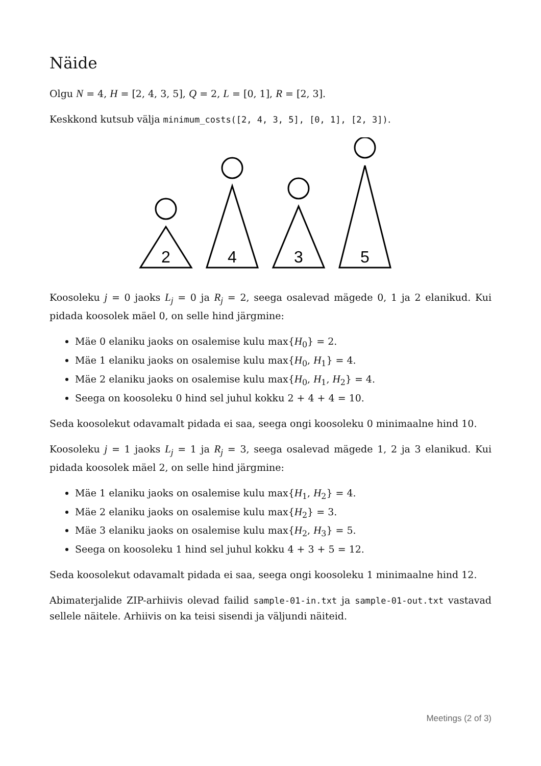Näide
Olgu N = 4, H = [2, 4, 3, 5], Q = 2, L = [0, 1], R = [2, 3].
Keskkond kutsub välja minimum_costs([2, 4, 3, 5], [0, 1], [2, 3]).
2
4
3
5
Koosoleku j = 0 jaoks L<sub>j</sub> = 0 ja R<sub>j</sub> = 2, seega osalevad mägede 0, 1 ja 2 elanikud. Kui pidada koosolek mäel 0, on selle hind järgmine:
Mäe 0 elaniku jaoks on osalemise kulu max{H<sub>0</sub>} = 2.
Mäe 1 elaniku jaoks on osalemise kulu max{H<sub>0</sub>, H<sub>1</sub>} = 4.
Mäe 2 elaniku jaoks on osalemise kulu max{H<sub>0</sub>, H<sub>1</sub>, H<sub>2</sub>} = 4.
Seega on koosoleku 0 hind sel juhul kokku 2 + 4 + 4 = 10.
Seda koosolekut odavamalt pidada ei saa, seega ongi koosoleku 0 minimaalne hind 10.
Koosoleku j = 1 jaoks L<sub>j</sub> = 1 ja R<sub>j</sub> = 3, seega osalevad mägede 1, 2 ja 3 elanikud. Kui pidada koosolek mäel 2, on selle hind järgmine:
Mäe 1 elaniku jaoks on osalemise kulu max{H<sub>1</sub>, H<sub>2</sub>} = 4.
Mäe 2 elaniku jaoks on osalemise kulu max{H<sub>2</sub>} = 3.
Mäe 3 elaniku jaoks on osalemise kulu max{H<sub>2</sub>, H<sub>3</sub>} = 5.
Seega on koosoleku 1 hind sel juhul kokku 4 + 3 + 5 = 12.
Seda koosolekut odavamalt pidada ei saa, seega ongi koosoleku 1 minimaalne hind 12.
Abimaterjalide ZIP-arhiivis olevad failid sample-01-in.txt ja sample-01-out.txt vastavad sellele näitele. Arhiivis on ka teisi sisendi ja väljundi näiteid.
Meetings (2 of 3)